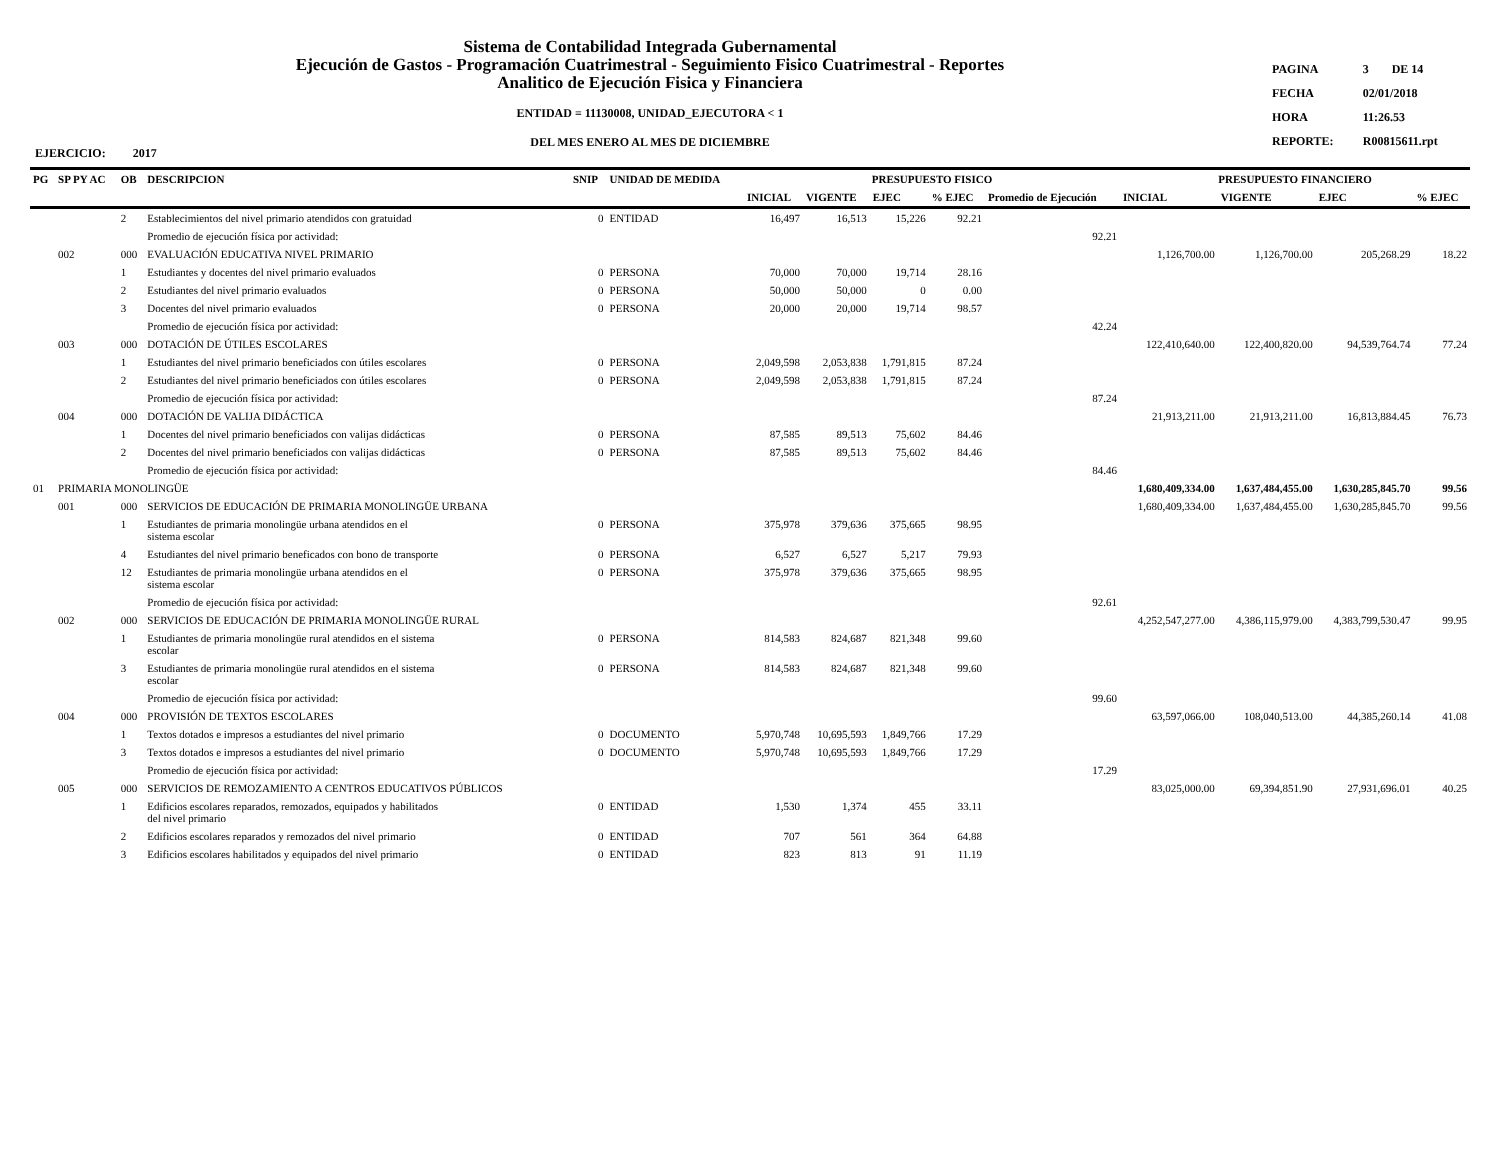Sistema de Contabilidad Integrada Gubernamental
Ejecución de Gastos - Programación Cuatrimestral - Seguimiento Fisico Cuatrimestral - Reportes
Analitico de Ejecución Fisica y Financiera
ENTIDAD = 11130008, UNIDAD_EJECUTORA < 1
DEL MES ENERO AL MES DE DICIEMBRE
| PAGINA | 3 | DE 14 |
| FECHA | 02/01/2018 | |
| HORA | 11:26.53 | |
| REPORTE: | R00815611.rpt | |
EJERCICIO: 2017
| PG | SP PY AC | OB | DESCRIPCION | SNIP | UNIDAD DE MEDIDA | PRESUPUESTO FISICO | | | | | PRESUPUESTO FINANCIERO | | | |
| --- | --- | --- | --- | --- | --- | --- | --- | --- | --- | --- | --- | --- | --- | --- |
| | | | | | | INICIAL | VIGENTE | EJEC | % EJEC | Promedio de Ejecución | INICIAL | VIGENTE | EJEC | % EJEC |
| | | 2 | Establecimientos del nivel primario atendidos con gratuidad | 0 | ENTIDAD | 16,497 | 16,513 | 15,226 | 92.21 | | | | | |
| | | | Promedio de ejecución física por actividad: | | | | | | | 92.21 | | | | |
| | 002 | 000 | EVALUACIÓN EDUCATIVA NIVEL PRIMARIO | | | | | | | | 1,126,700.00 | 1,126,700.00 | 205,268.29 | 18.22 |
| | | 1 | Estudiantes y docentes del nivel primario evaluados | 0 | PERSONA | 70,000 | 70,000 | 19,714 | 28.16 | | | | | |
| | | 2 | Estudiantes del nivel primario evaluados | 0 | PERSONA | 50,000 | 50,000 | 0 | 0.00 | | | | | |
| | | 3 | Docentes del nivel primario evaluados | 0 | PERSONA | 20,000 | 20,000 | 19,714 | 98.57 | | | | | |
| | | | Promedio de ejecución física por actividad: | | | | | | | 42.24 | | | | |
| | 003 | 000 | DOTACIÓN DE ÚTILES ESCOLARES | | | | | | | | 122,410,640.00 | 122,400,820.00 | 94,539,764.74 | 77.24 |
| | | 1 | Estudiantes del nivel primario beneficiados con útiles escolares | 0 | PERSONA | 2,049,598 | 2,053,838 | 1,791,815 | 87.24 | | | | | |
| | | 2 | Estudiantes del nivel primario beneficiados con útiles escolares | 0 | PERSONA | 2,049,598 | 2,053,838 | 1,791,815 | 87.24 | | | | | |
| | | | Promedio de ejecución física por actividad: | | | | | | | 87.24 | | | | |
| | 004 | 000 | DOTACIÓN DE VALIJA DIDÁCTICA | | | | | | | | 21,913,211.00 | 21,913,211.00 | 16,813,884.45 | 76.73 |
| | | 1 | Docentes del nivel primario beneficiados con valijas didácticas | 0 | PERSONA | 87,585 | 89,513 | 75,602 | 84.46 | | | | | |
| | | 2 | Docentes del nivel primario beneficiados con valijas didácticas | 0 | PERSONA | 87,585 | 89,513 | 75,602 | 84.46 | | | | | |
| | | | Promedio de ejecución física por actividad: | | | | | | | 84.46 | | | | |
| 01 | PRIMARIA MONOLINGÜE | | | | | | | | | | 1,680,409,334.00 | 1,637,484,455.00 | 1,630,285,845.70 | 99.56 |
| | 001 | 000 | SERVICIOS DE EDUCACIÓN DE PRIMARIA MONOLINGÜE URBANA | | | | | | | | 1,680,409,334.00 | 1,637,484,455.00 | 1,630,285,845.70 | 99.56 |
| | | 1 | Estudiantes de primaria monolingüe urbana atendidos en el sistema escolar | 0 | PERSONA | 375,978 | 379,636 | 375,665 | 98.95 | | | | | |
| | | 4 | Estudiantes del nivel primario beneficados con bono de transporte | 0 | PERSONA | 6,527 | 6,527 | 5,217 | 79.93 | | | | | |
| | | 12 | Estudiantes de primaria monolingüe urbana atendidos en el sistema escolar | 0 | PERSONA | 375,978 | 379,636 | 375,665 | 98.95 | | | | | |
| | | | Promedio de ejecución física por actividad: | | | | | | | 92.61 | | | | |
| | 002 | 000 | SERVICIOS DE EDUCACIÓN DE PRIMARIA MONOLINGÜE RURAL | | | | | | | | 4,252,547,277.00 | 4,386,115,979.00 | 4,383,799,530.47 | 99.95 |
| | | 1 | Estudiantes de primaria monolingüe rural atendidos en el sistema escolar | 0 | PERSONA | 814,583 | 824,687 | 821,348 | 99.60 | | | | | |
| | | 3 | Estudiantes de primaria monolingüe rural atendidos en el sistema escolar | 0 | PERSONA | 814,583 | 824,687 | 821,348 | 99.60 | | | | | |
| | | | Promedio de ejecución física por actividad: | | | | | | | 99.60 | | | | |
| | 004 | 000 | PROVISIÓN DE TEXTOS ESCOLARES | | | | | | | | 63,597,066.00 | 108,040,513.00 | 44,385,260.14 | 41.08 |
| | | 1 | Textos dotados e impresos a estudiantes del nivel primario | 0 | DOCUMENTO | 5,970,748 | 10,695,593 | 1,849,766 | 17.29 | | | | | |
| | | 3 | Textos dotados e impresos a estudiantes del nivel primario | 0 | DOCUMENTO | 5,970,748 | 10,695,593 | 1,849,766 | 17.29 | | | | | |
| | | | Promedio de ejecución física por actividad: | | | | | | | 17.29 | | | | |
| | 005 | 000 | SERVICIOS DE REMOZAMIENTO A CENTROS EDUCATIVOS PÚBLICOS | | | | | | | | 83,025,000.00 | 69,394,851.90 | 27,931,696.01 | 40.25 |
| | | 1 | Edificios escolares reparados, remozados, equipados y habilitados del nivel primario | 0 | ENTIDAD | 1,530 | 1,374 | 455 | 33.11 | | | | | |
| | | 2 | Edificios escolares reparados y remozados del nivel primario | 0 | ENTIDAD | 707 | 561 | 364 | 64.88 | | | | | |
| | | 3 | Edificios escolares habilitados y equipados del nivel primario | 0 | ENTIDAD | 823 | 813 | 91 | 11.19 | | | | | |